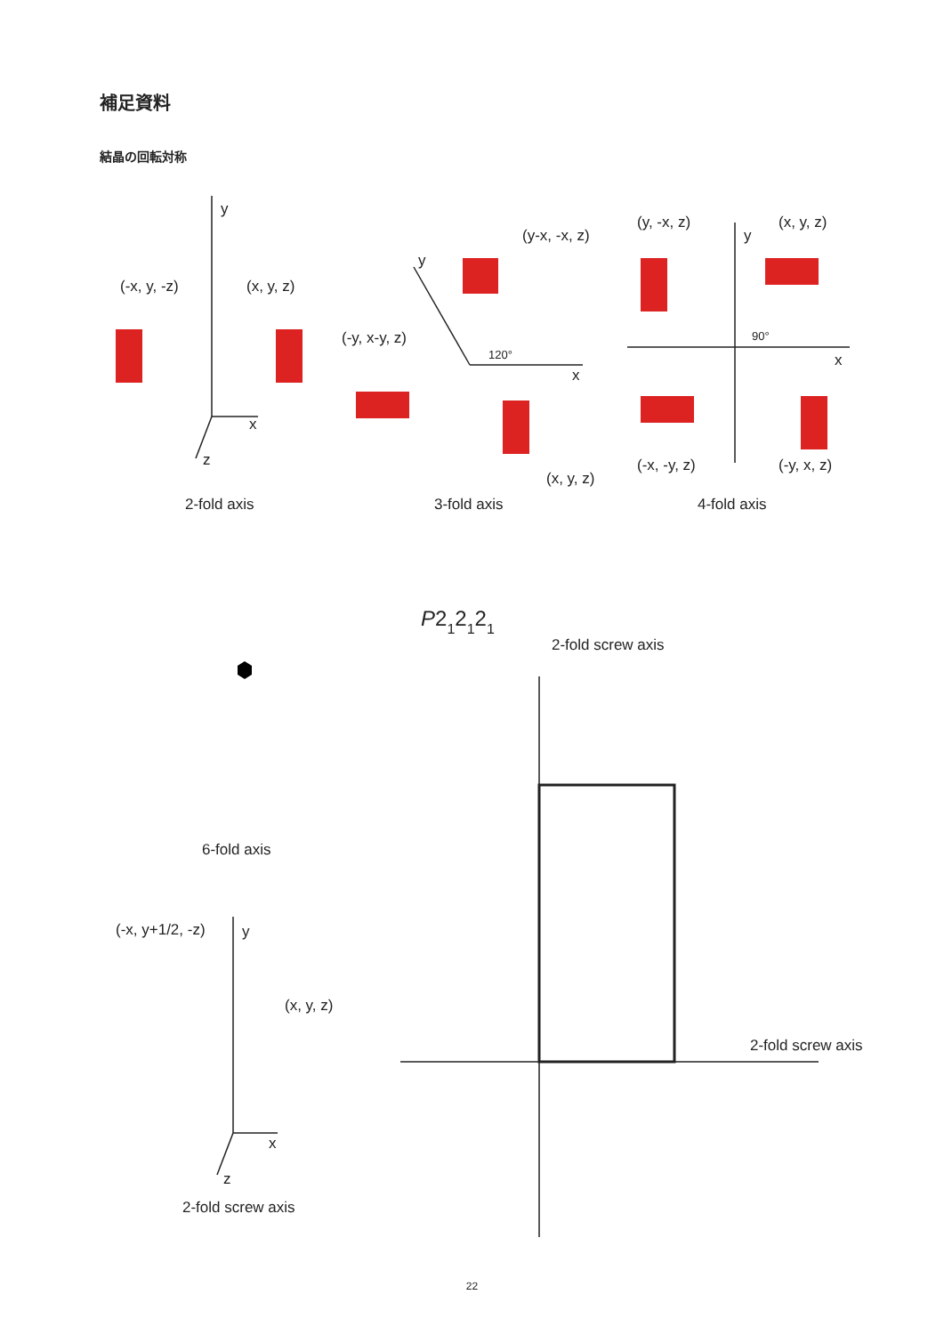補足資料
結晶の回転対称
y
x
z
(-x, y, -z)
(x, y, z)
2-fold axis
y
(y-x, -x, z)
(-y, x-y, z)
120°
x
(x, y, z)
3-fold axis
(y, -x, z)
(x, y, z)
y
90°
x
(-x, -y, z)
(-y, x, z)
4-fold axis
6-fold axis
(-x, y+1/2, -z)
y
(x, y, z)
x
z
2-fold screw axis
P212121
2-fold screw axis
2-fold screw axis
22